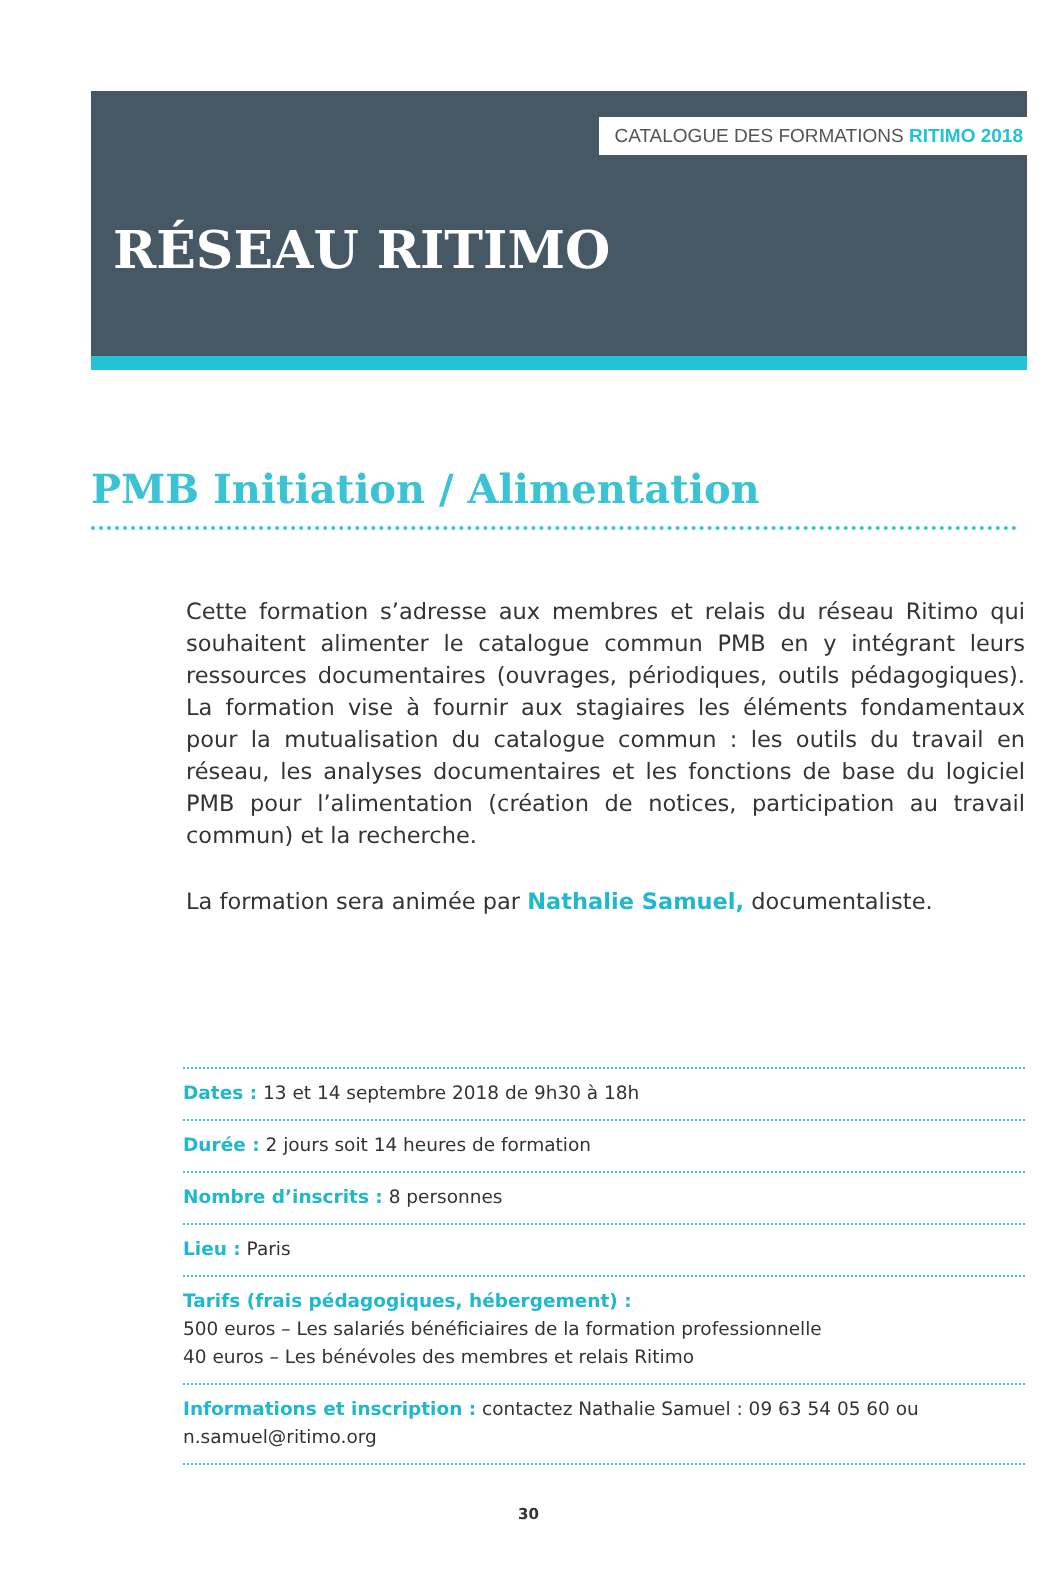CATALOGUE DES FORMATIONS RITIMO 2018
RÉSEAU RITIMO
PMB Initiation / Alimentation
Cette formation s’adresse aux membres et relais du réseau Ritimo qui souhaitent alimenter le catalogue commun PMB en y intégrant leurs ressources documentaires (ouvrages, périodiques, outils pédagogiques). La formation vise à fournir aux stagiaires les éléments fondamentaux pour la mutualisation du catalogue commun : les outils du travail en réseau, les analyses documentaires et les fonctions de base du logiciel PMB pour l’alimentation (création de notices, participation au travail commun) et la recherche.
La formation sera animée par Nathalie Samuel, documentaliste.
Dates : 13 et 14 septembre 2018 de 9h30 à 18h
Durée : 2 jours soit 14 heures de formation
Nombre d’inscrits : 8 personnes
Lieu : Paris
Tarifs (frais pédagogiques, hébergement) :
500 euros – Les salariés bénéficiaires de la formation professionnelle
40 euros – Les bénévoles des membres et relais Ritimo
Informations et inscription : contactez Nathalie Samuel : 09 63 54 05 60 ou n.samuel@ritimo.org
30